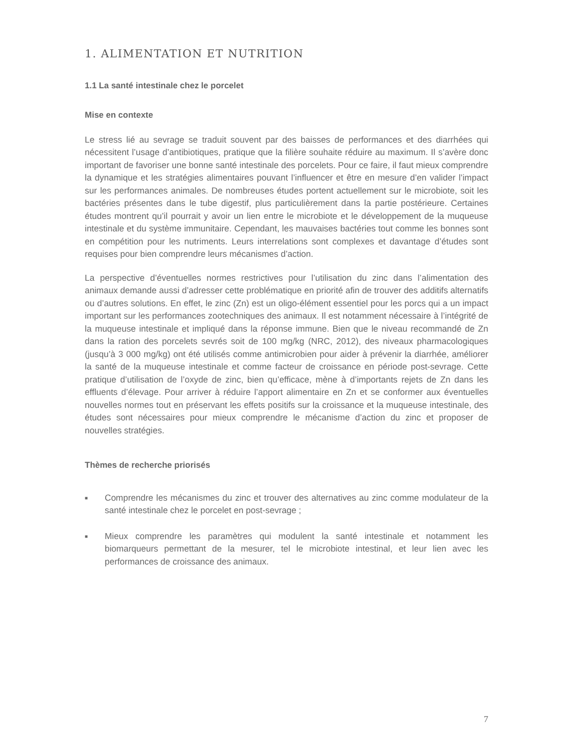1. ALIMENTATION ET NUTRITION
1.1 La santé intestinale chez le porcelet
Mise en contexte
Le stress lié au sevrage se traduit souvent par des baisses de performances et des diarrhées qui nécessitent l’usage d’antibiotiques, pratique que la filière souhaite réduire au maximum. Il s’avère donc important de favoriser une bonne santé intestinale des porcelets. Pour ce faire, il faut mieux comprendre la dynamique et les stratégies alimentaires pouvant l’influencer et être en mesure d’en valider l’impact sur les performances animales. De nombreuses études portent actuellement sur le microbiote, soit les bactéries présentes dans le tube digestif, plus particulièrement dans la partie postérieure. Certaines études montrent qu’il pourrait y avoir un lien entre le microbiote et le développement de la muqueuse intestinale et du système immunitaire. Cependant, les mauvaises bactéries tout comme les bonnes sont en compétition pour les nutriments. Leurs interrelations sont complexes et davantage d’études sont requises pour bien comprendre leurs mécanismes d’action.
La perspective d’éventuelles normes restrictives pour l’utilisation du zinc dans l’alimentation des animaux demande aussi d’adresser cette problématique en priorité afin de trouver des additifs alternatifs ou d’autres solutions. En effet, le zinc (Zn) est un oligo-élément essentiel pour les porcs qui a un impact important sur les performances zootechniques des animaux. Il est notamment nécessaire à l’intégrité de la muqueuse intestinale et impliqué dans la réponse immune. Bien que le niveau recommandé de Zn dans la ration des porcelets sevrés soit de 100 mg/kg (NRC, 2012), des niveaux pharmacologiques (jusqu’à 3 000 mg/kg) ont été utilisés comme antimicrobien pour aider à prévenir la diarrhée, améliorer la santé de la muqueuse intestinale et comme facteur de croissance en période post-sevrage. Cette pratique d’utilisation de l’oxyde de zinc, bien qu’efficace, mène à d’importants rejets de Zn dans les effluents d’élevage. Pour arriver à réduire l’apport alimentaire en Zn et se conformer aux éventuelles nouvelles normes tout en préservant les effets positifs sur la croissance et la muqueuse intestinale, des études sont nécessaires pour mieux comprendre le mécanisme d’action du zinc et proposer de nouvelles stratégies.
Thèmes de recherche priorisés
■ Comprendre les mécanismes du zinc et trouver des alternatives au zinc comme modulateur de la santé intestinale chez le porcelet en post-sevrage ;
■ Mieux comprendre les paramètres qui modulent la santé intestinale et notamment les biomarqueurs permettant de la mesurer, tel le microbiote intestinal, et leur lien avec les performances de croissance des animaux.
7